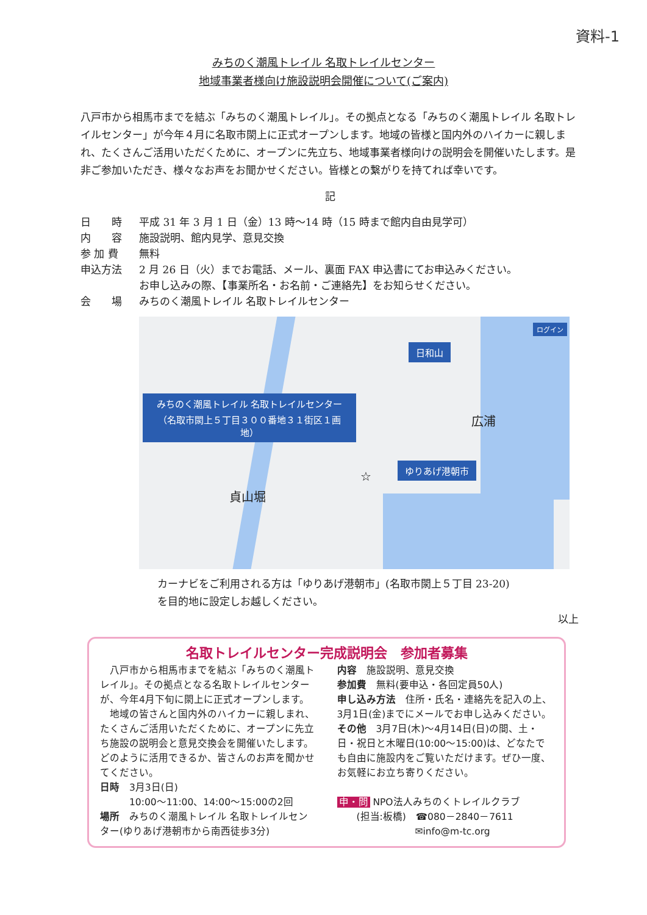資料-1
みちのく潮風トレイル 名取トレイルセンター
地域事業者様向け施設説明会開催について(ご案内)
八戸市から相馬市までを結ぶ「みちのく潮風トレイル」。その拠点となる「みちのく潮風トレイル 名取トレイルセンター」が今年４月に名取市閖上に正式オープンします。地域の皆様と国内外のハイカーに親しまれ、たくさんご活用いただくために、オープンに先立ち、地域事業者様向けの説明会を開催いたします。是非ご参加いただき、様々なお声をお聞かせください。皆様との繋がりを持てれば幸いです。
記
日　　時 平成 31 年 3 月 1 日（金）13 時～14 時（15 時まで館内自由見学可）
内　　容 施設説明、館内見学、意見交換
参 加 費 無料
申込方法 2 月 26 日（火）までお電話、メール、裏面 FAX 申込書にてお申込みください。
お申し込みの際、【事業所名・お名前・ご連絡先】をお知らせください。
会　　場 みちのく潮風トレイル 名取トレイルセンター
日和山
みちのく潮風トレイル 名取トレイルセンター
（名取市閖上５丁目３００番地３１街区１画地）
広浦
ゆりあげ港朝市
☆
貞山堀
ログイン
カーナビをご利用される方は「ゆりあげ港朝市」(名取市閖上５丁目 23-20)
を目的地に設定しお越しください。
以上
名取トレイルセンター完成説明会　参加者募集
　八戸市から相馬市までを結ぶ「みちのく潮風トレイル」。その拠点となる名取トレイルセンターが、今年4月下旬に閖上に正式オープンします。
　地域の皆さんと国内外のハイカーに親しまれ、たくさんご活用いただくために、オープンに先立ち施設の説明会と意見交換会を開催いたします。どのように活用できるか、皆さんのお声を聞かせてください。
日時　3月3日(日)
　　　10:00～11:00、14:00～15:00の2回
場所　みちのく潮風トレイル 名取トレイルセンター(ゆりあげ港朝市から南西徒歩3分)
内容　施設説明、意見交換
参加費　無料(要申込・各回定員50人)
申し込み方法　住所・氏名・連絡先を記入の上、3月1日(金)までにメールでお申し込みください。
その他　3月7日(木)～4月14日(日)の間、土・日・祝日と木曜日(10:00～15:00)は、どなたでも自由に施設内をご覧いただけます。ぜひ一度、お気軽にお立ち寄りください。
申・問 NPO法人みちのくトレイルクラブ
　　(担当:板橋)　☎080－2840－7611
　　　　　　　　✉info@m-tc.org